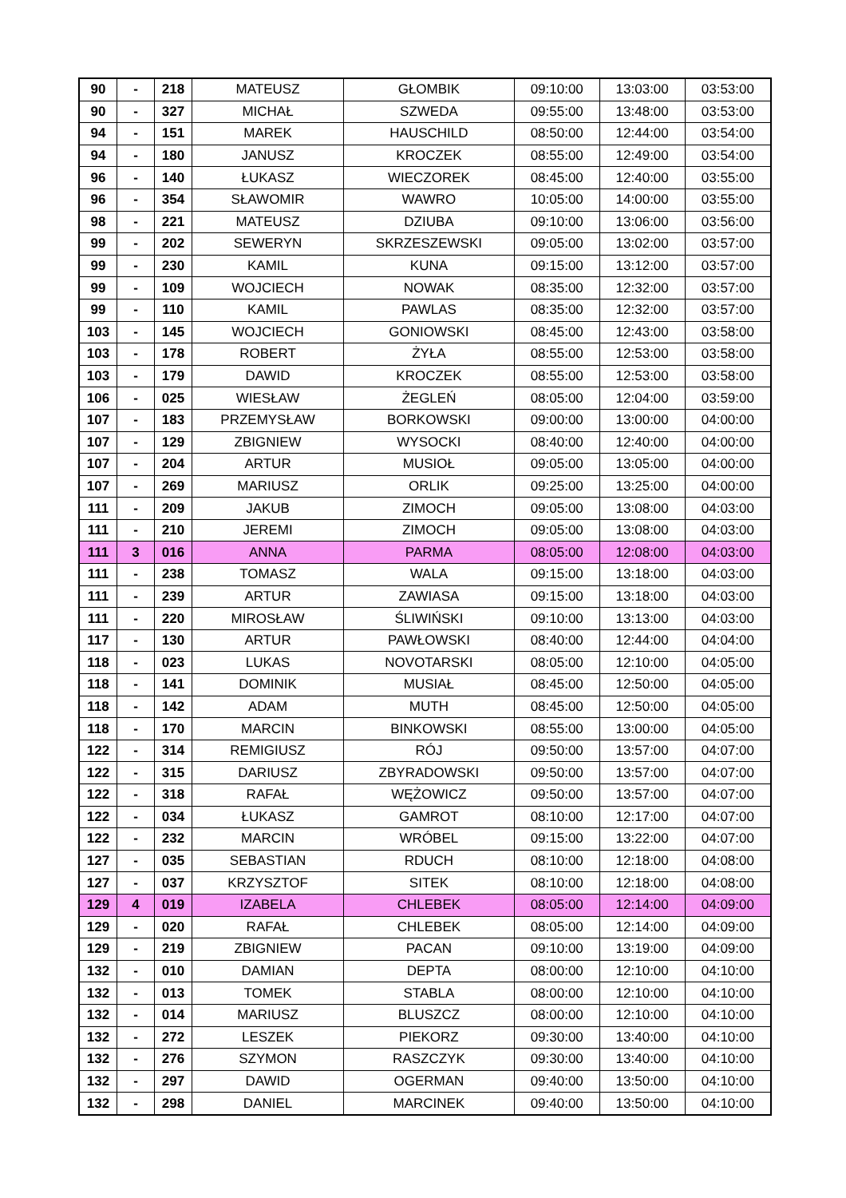| 90 | - | 218 | MATEUSZ | GŁOMBIK | 09:10:00 | 13:03:00 | 03:53:00 |
| 90 | - | 327 | MICHAŁ | SZWEDA | 09:55:00 | 13:48:00 | 03:53:00 |
| 94 | - | 151 | MAREK | HAUSCHILD | 08:50:00 | 12:44:00 | 03:54:00 |
| 94 | - | 180 | JANUSZ | KROCZEK | 08:55:00 | 12:49:00 | 03:54:00 |
| 96 | - | 140 | ŁUKASZ | WIECZOREK | 08:45:00 | 12:40:00 | 03:55:00 |
| 96 | - | 354 | SŁAWOMIR | WAWRO | 10:05:00 | 14:00:00 | 03:55:00 |
| 98 | - | 221 | MATEUSZ | DZIUBA | 09:10:00 | 13:06:00 | 03:56:00 |
| 99 | - | 202 | SEWERYN | SKRZESZEWSKI | 09:05:00 | 13:02:00 | 03:57:00 |
| 99 | - | 230 | KAMIL | KUNA | 09:15:00 | 13:12:00 | 03:57:00 |
| 99 | - | 109 | WOJCIECH | NOWAK | 08:35:00 | 12:32:00 | 03:57:00 |
| 99 | - | 110 | KAMIL | PAWLAS | 08:35:00 | 12:32:00 | 03:57:00 |
| 103 | - | 145 | WOJCIECH | GONIOWSKI | 08:45:00 | 12:43:00 | 03:58:00 |
| 103 | - | 178 | ROBERT | ŻYŁA | 08:55:00 | 12:53:00 | 03:58:00 |
| 103 | - | 179 | DAWID | KROCZEK | 08:55:00 | 12:53:00 | 03:58:00 |
| 106 | - | 025 | WIESŁAW | ŻEGLEŃ | 08:05:00 | 12:04:00 | 03:59:00 |
| 107 | - | 183 | PRZEMYSŁAW | BORKOWSKI | 09:00:00 | 13:00:00 | 04:00:00 |
| 107 | - | 129 | ZBIGNIEW | WYSOCKI | 08:40:00 | 12:40:00 | 04:00:00 |
| 107 | - | 204 | ARTUR | MUSIOŁ | 09:05:00 | 13:05:00 | 04:00:00 |
| 107 | - | 269 | MARIUSZ | ORLIK | 09:25:00 | 13:25:00 | 04:00:00 |
| 111 | - | 209 | JAKUB | ZIMOCH | 09:05:00 | 13:08:00 | 04:03:00 |
| 111 | - | 210 | JEREMI | ZIMOCH | 09:05:00 | 13:08:00 | 04:03:00 |
| 111 | 3 | 016 | ANNA | PARMA | 08:05:00 | 12:08:00 | 04:03:00 |
| 111 | - | 238 | TOMASZ | WALA | 09:15:00 | 13:18:00 | 04:03:00 |
| 111 | - | 239 | ARTUR | ZAWIASA | 09:15:00 | 13:18:00 | 04:03:00 |
| 111 | - | 220 | MIROSŁAW | ŚLIWIŃSKI | 09:10:00 | 13:13:00 | 04:03:00 |
| 117 | - | 130 | ARTUR | PAWŁOWSKI | 08:40:00 | 12:44:00 | 04:04:00 |
| 118 | - | 023 | LUKAS | NOVOTARSKI | 08:05:00 | 12:10:00 | 04:05:00 |
| 118 | - | 141 | DOMINIK | MUSIAŁ | 08:45:00 | 12:50:00 | 04:05:00 |
| 118 | - | 142 | ADAM | MUTH | 08:45:00 | 12:50:00 | 04:05:00 |
| 118 | - | 170 | MARCIN | BINKOWSKI | 08:55:00 | 13:00:00 | 04:05:00 |
| 122 | - | 314 | REMIGIUSZ | RÓJ | 09:50:00 | 13:57:00 | 04:07:00 |
| 122 | - | 315 | DARIUSZ | ZBYRADOWSKI | 09:50:00 | 13:57:00 | 04:07:00 |
| 122 | - | 318 | RAFAŁ | WĘŻOWICZ | 09:50:00 | 13:57:00 | 04:07:00 |
| 122 | - | 034 | ŁUKASZ | GAMROT | 08:10:00 | 12:17:00 | 04:07:00 |
| 122 | - | 232 | MARCIN | WRÓBEL | 09:15:00 | 13:22:00 | 04:07:00 |
| 127 | - | 035 | SEBASTIAN | RDUCH | 08:10:00 | 12:18:00 | 04:08:00 |
| 127 | - | 037 | KRZYSZTOF | SITEK | 08:10:00 | 12:18:00 | 04:08:00 |
| 129 | 4 | 019 | IZABELA | CHLEBEK | 08:05:00 | 12:14:00 | 04:09:00 |
| 129 | - | 020 | RAFAŁ | CHLEBEK | 08:05:00 | 12:14:00 | 04:09:00 |
| 129 | - | 219 | ZBIGNIEW | PACAN | 09:10:00 | 13:19:00 | 04:09:00 |
| 132 | - | 010 | DAMIAN | DEPTA | 08:00:00 | 12:10:00 | 04:10:00 |
| 132 | - | 013 | TOMEK | STABLA | 08:00:00 | 12:10:00 | 04:10:00 |
| 132 | - | 014 | MARIUSZ | BLUSZCZ | 08:00:00 | 12:10:00 | 04:10:00 |
| 132 | - | 272 | LESZEK | PIEKORZ | 09:30:00 | 13:40:00 | 04:10:00 |
| 132 | - | 276 | SZYMON | RASZCZYK | 09:30:00 | 13:40:00 | 04:10:00 |
| 132 | - | 297 | DAWID | OGERMAN | 09:40:00 | 13:50:00 | 04:10:00 |
| 132 | - | 298 | DANIEL | MARCINEK | 09:40:00 | 13:50:00 | 04:10:00 |